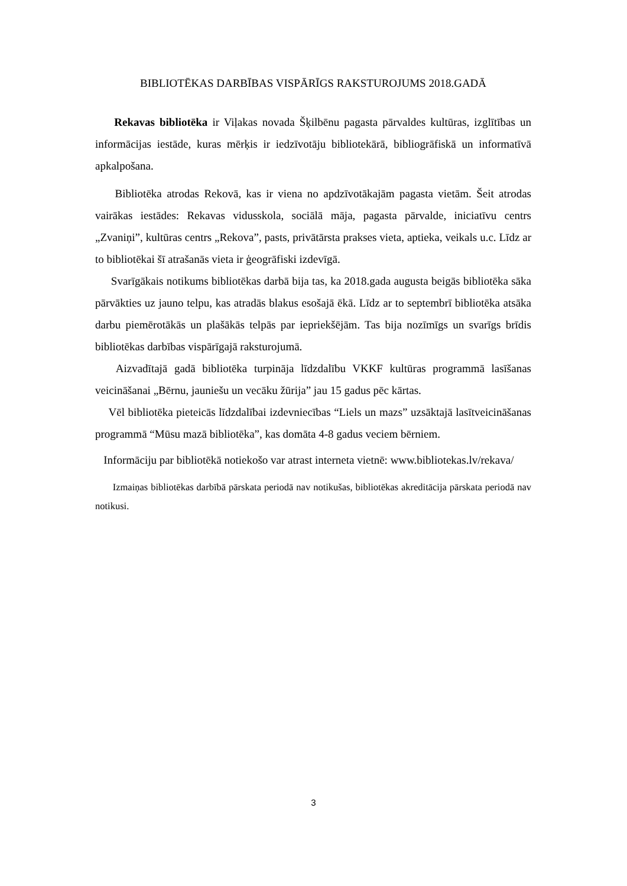BIBLIOTĒKAS DARBĪBAS VISPĀRĪGS RAKSTUROJUMS 2018.GADĀ
Rekavas bibliotēka ir Viļakas novada Šķilbēnu pagasta pārvaldes kultūras, izglītības un informācijas iestāde, kuras mērķis ir iedzīvotāju bibliotekārā, bibliogrāfiskā un informatīvā apkalpošana.
Bibliotēka atrodas Rekovā, kas ir viena no apdzīvotākajām pagasta vietām. Šeit atrodas vairākas iestādes: Rekavas vidusskola, sociālā māja, pagasta pārvalde, iniciatīvu centrs „Zvaniņi”, kultūras centrs „Rekova”, pasts, privātārsta prakses vieta, aptieka, veikals u.c. Līdz ar to bibliotēkai šī atrašanās vieta ir ģeogrāfiski izdevīgā.
Svarīgākais notikums bibliotēkas darbā bija tas, ka 2018.gada augusta beigās bibliotēka sāka pārvākties uz jauno telpu, kas atradās blakus esošajā ēkā. Līdz ar to septembrī bibliotēka atsāka darbu piemērotākās un plašākās telpās par iepriekšējām. Tas bija nozīmīgs un svarīgs brīdis bibliotēkas darbības vispārīgajā raksturojumā.
Aizvadītajā gadā bibliotēka turpināja līdzdalību VKKF kultūras programmā lasīšanas veicināšanai „Bērnu, jauniešu un vecāku žūrija” jau 15 gadus pēc kārtas.
Vēl bibliotēka pieteicās līdzdalībai izdevniecības “Liels un mazs” uzsāktajā lasītveicināšanas programmā “Mūsu mazā bibliotēka”, kas domāta 4-8 gadus veciem bērniem.
Informāciju par bibliotēkā notiekošo var atrast interneta vietnē: www.bibliotekas.lv/rekava/
Izmaiņas bibliotēkas darbībā pārskata periodā nav notikušas, bibliotēkas akreditācija pārskata periodā nav notikusi.
3